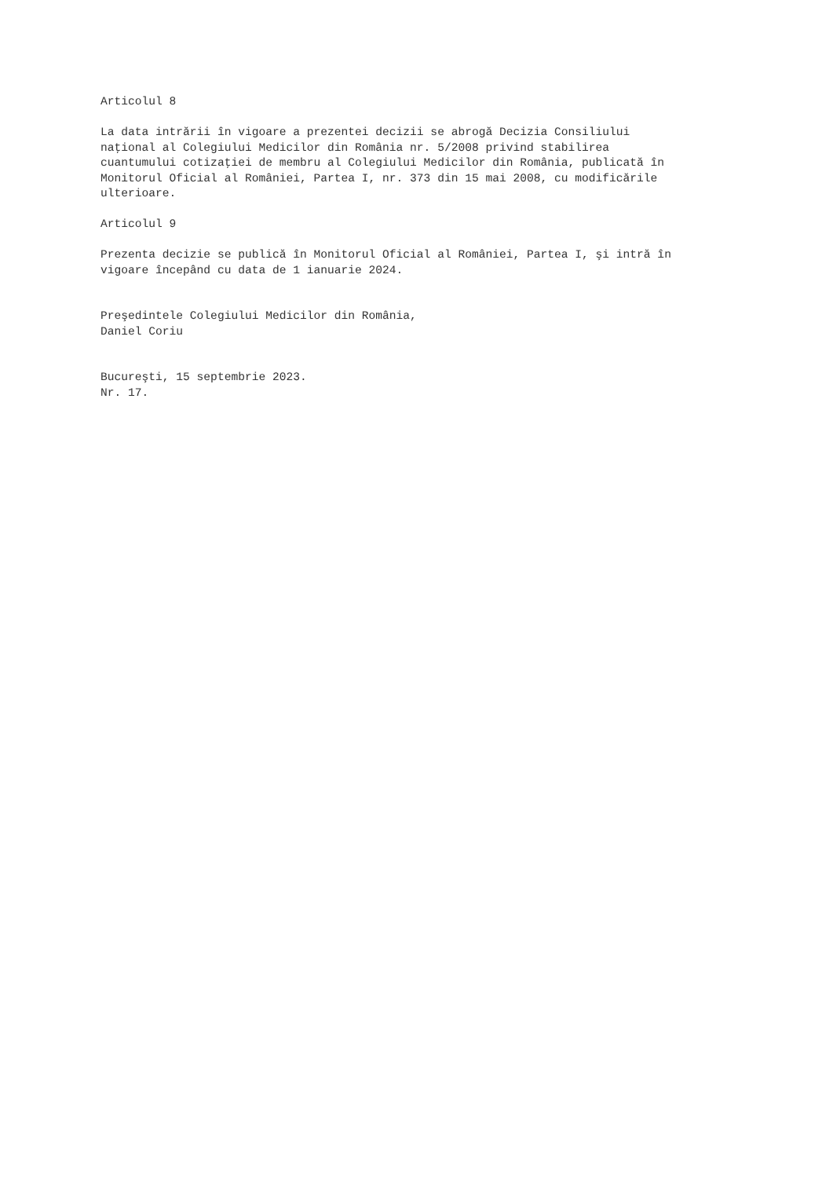Articolul 8
La data intrării în vigoare a prezentei decizii se abrogă Decizia Consiliului naţional al Colegiului Medicilor din România nr. 5/2008 privind stabilirea cuantumului cotizaţiei de membru al Colegiului Medicilor din România, publicată în Monitorul Oficial al României, Partea I, nr. 373 din 15 mai 2008, cu modificările ulterioare.
Articolul 9
Prezenta decizie se publică în Monitorul Oficial al României, Partea I, şi intră în vigoare începând cu data de 1 ianuarie 2024.
Preşedintele Colegiului Medicilor din România, Daniel Coriu
Bucureşti, 15 septembrie 2023. Nr. 17.